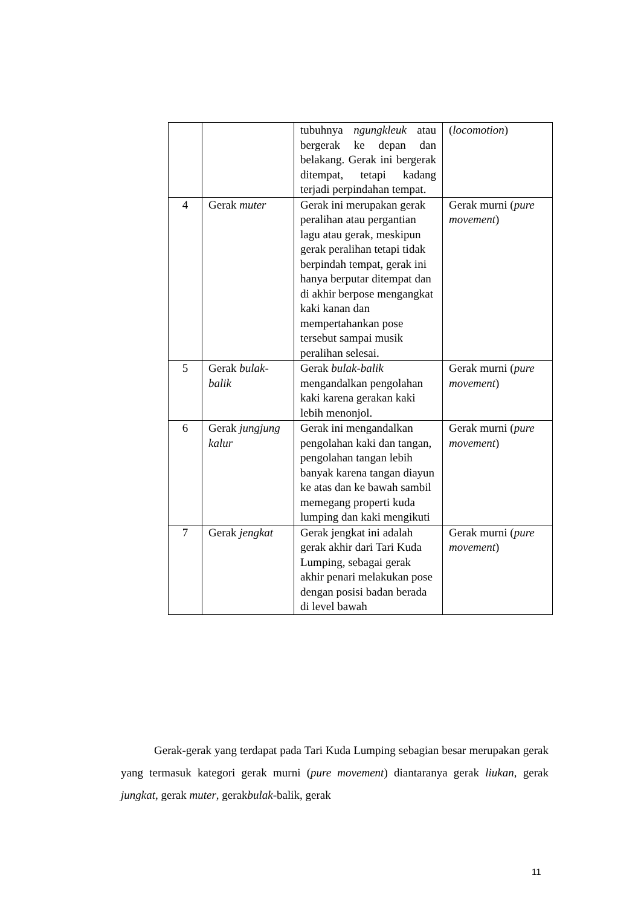| | | tubuhnya ngungkleuk atau bergerak ke depan dan belakang. Gerak ini bergerak ditempat, tetapi kadang terjadi perpindahan tempat. | ( locomotion ) |
| 4 | Gerak muter | Gerak ini merupakan gerak peralihan atau pergantian lagu atau gerak, meskipun gerak peralihan tetapi tidak berpindah tempat, gerak ini hanya berputar ditempat dan di akhir berpose mengangkat kaki kanan dan mempertahankan pose tersebut sampai musik peralihan selesai. | Gerak murni ( pure movement ) |
| 5 | Gerak bulak-balik | Gerak bulak-balik mengandalkan pengolahan kaki karena gerakan kaki lebih menonjol. | Gerak murni ( pure movement ) |
| 6 | Gerak jungjung kalur | Gerak ini mengandalkan pengolahan kaki dan tangan, pengolahan tangan lebih banyak karena tangan diayun ke atas dan ke bawah sambil memegang properti kuda lumping dan kaki mengikuti | Gerak murni ( pure movement ) |
| 7 | Gerak jengkat | Gerak jengkat ini adalah gerak akhir dari Tari Kuda Lumping, sebagai gerak akhir penari melakukan pose dengan posisi badan berada di level bawah | Gerak murni ( pure movement ) |
Gerak-gerak yang terdapat pada Tari Kuda Lumping sebagian besar merupakan gerak yang termasuk kategori gerak murni (pure movement) diantaranya gerak liukan, gerak jungkat, gerak muter, gerakbulak-balik, gerak
11